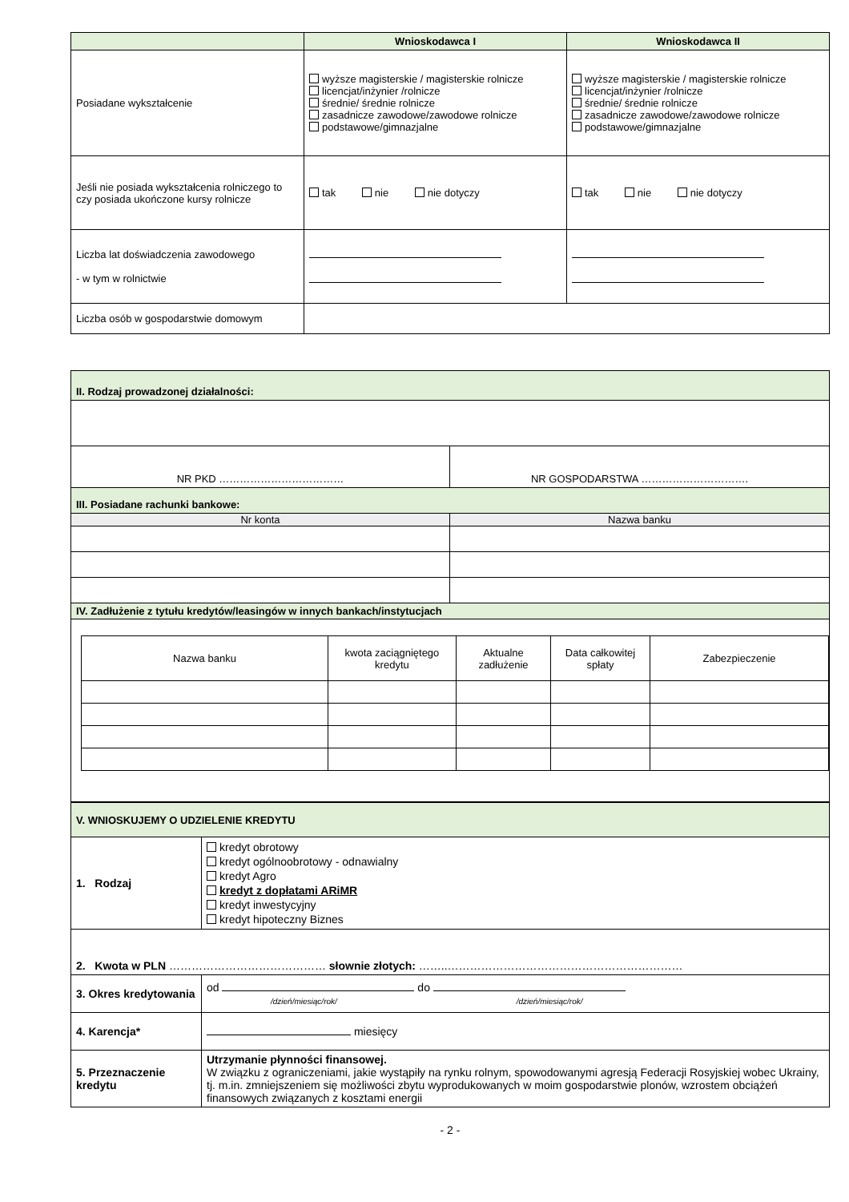| | Wnioskodawca I | Wnioskodawca II |
| --- | --- | --- |
| Posiadane wykształcenie | wyższe magisterskie / magisterskie rolnicze licencjat/inżynier /rolnicze średnie/ średnie rolnicze zasadnicze zawodowe/zawodowe rolnicze podstawowe/gimnazjalne | wyższe magisterskie / magisterskie rolnicze licencjat/inżynier /rolnicze średnie/ średnie rolnicze zasadnicze zawodowe/zawodowe rolnicze podstawowe/gimnazjalne |
| Jeśli nie posiada wykształcenia rolniczego to czy posiada ukończone kursy rolnicze | tak nie nie dotyczy | tak nie nie dotyczy |
| Liczba lat doświadczenia zawodowego - w tym w rolnictwie | | |
| Liczba osób w gospodarstwie domowym | | |
| II. Rodzaj prowadzonej działalności: | |
| NR PKD ……………………………… | NR GOSPODARSTWA …………………………. |
| III. Posiadane rachunki bankowe: | |
| Nr konta | Nazwa banku |
| IV. Zadłużenie z tytułu kredytów/leasingów w innych bankach/instytucjach | |
| / Nazwa banku / kwota zaciągniętego kredytu / Aktualne zadłużenie / Data całkowitej spłaty / Zabezpieczenie / | |
| V. WNIOSKUJEMY O UDZIELENIE KREDYTU | |
| 1. Rodzaj | kredyt obrotowy kredyt ogólnoobrotowy - odnawialny kredyt Agro kredyt z dopłatami ARiMR kredyt inwestycyjny kredyt hipoteczny Biznes |
| 2. Kwota w PLN …………………………………… słownie złotych: ……..……………………………………………………… | |
| 3. Okres kredytowania | od do /dzień/miesiąc/rok/ /dzień/miesiąc/rok/ |
| 4. Karencja* | miesięcy |
| 5. Przeznaczenie kredytu | Utrzymanie płynności finansowej. W związku z ograniczeniami, jakie wystąpiły na rynku rolnym, spowodowanymi agresją Federacji Rosyjskiej wobec Ukrainy, tj. m.in. zmniejszeniem się możliwości zbytu wyprodukowanych w moim gospodarstwie plonów, wzrostem obciążeń finansowych związanych z kosztami energii |
- 2 -